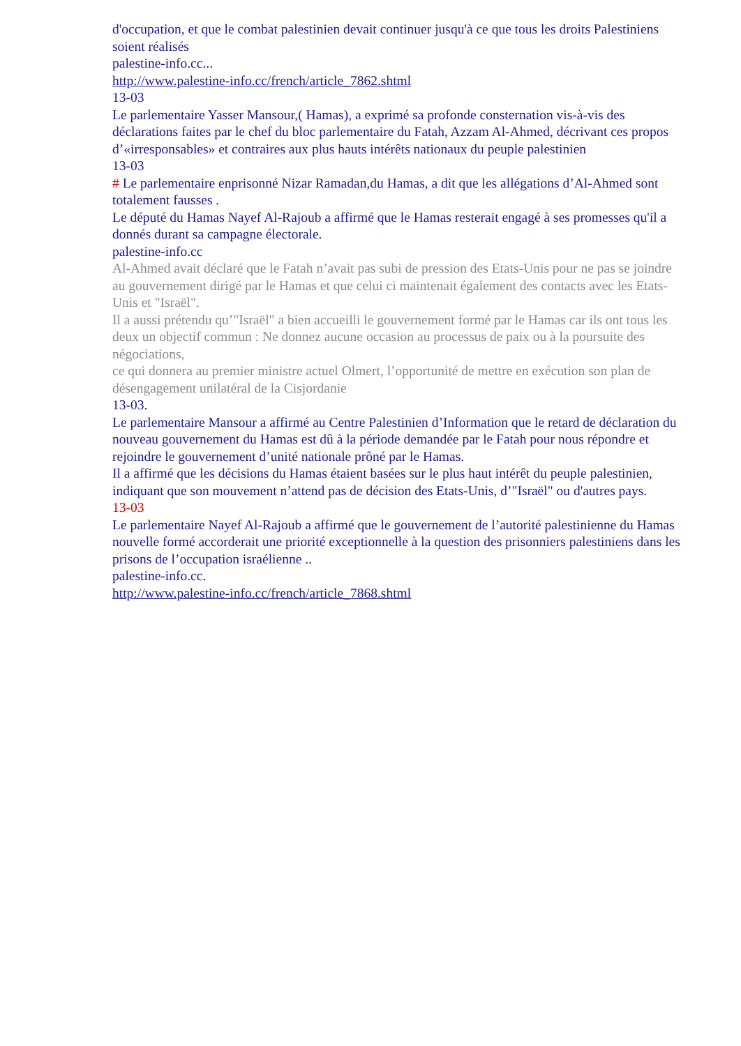d'occupation, et que le combat palestinien devait continuer jusqu'à ce que tous les droits Palestiniens soient réalisés
palestine-info.cc...
http://www.palestine-info.cc/french/article_7862.shtml
13-03
Le parlementaire Yasser Mansour,( Hamas), a exprimé sa profonde consternation vis-à-vis des déclarations faites par le chef du bloc parlementaire du Fatah, Azzam Al-Ahmed, décrivant ces propos d’«irresponsables» et contraires aux plus hauts intérêts nationaux du peuple palestinien
13-03
# Le parlementaire enprisonné Nizar Ramadan,du Hamas, a dit que les allégations d’Al-Ahmed sont totalement fausses .
Le député du Hamas Nayef Al-Rajoub a affirmé que le Hamas resterait engagé à ses promesses qu'il a donnés durant sa campagne électorale.
palestine-info.cc
Al-Ahmed avait déclaré que le Fatah n’avait pas subi de pression des Etats-Unis pour ne pas se joindre au gouvernement dirigé par le Hamas et que celui ci maintenait également des contacts avec les Etats-Unis et "Israël".
Il a aussi prétendu qu’"Israël" a bien accueilli le gouvernement formé par le Hamas car ils ont tous les deux un objectif commun : Ne donnez aucune occasion au processus de paix ou à la poursuite des négociations,
ce qui donnera au premier ministre actuel Olmert, l’opportunité de mettre en exécution son plan de désengagement unilatéral de la Cisjordanie
13-03.
Le parlementaire Mansour a affirmé au Centre Palestinien d’Information que le retard de déclaration du nouveau gouvernement du Hamas est dû à la période demandée par le Fatah pour nous répondre et rejoindre le gouvernement d’unité nationale prôné par le Hamas.
Il a affirmé que les décisions du Hamas étaient basées sur le plus haut intérêt du peuple palestinien, indiquant que son mouvement n’attend pas de décision des Etats-Unis, d’"Israël" ou d'autres pays.
13-03
Le parlementaire Nayef Al-Rajoub a affirmé que le gouvernement de l’autorité palestinienne du Hamas nouvelle formé accorderait une priorité exceptionnelle à la question des prisonniers palestiniens dans les prisons de l’occupation israélienne ..
palestine-info.cc.
http://www.palestine-info.cc/french/article_7868.shtml